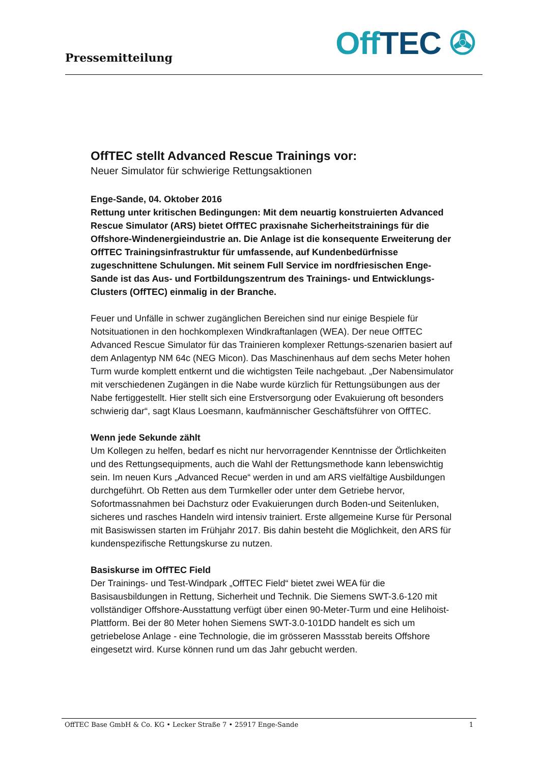Pressemitteilung Off TEC ✇
OffTEC stellt Advanced Rescue Trainings vor:
Neuer Simulator für schwierige Rettungsaktionen
Enge-Sande, 04. Oktober 2016
Rettung unter kritischen Bedingungen: Mit dem neuartig konstruierten Advanced Rescue Simulator (ARS) bietet OffTEC praxisnahe Sicherheitstrainings für die Offshore-Windenergieindustrie an. Die Anlage ist die konsequente Erweiterung der OffTEC Trainingsinfrastruktur für umfassende, auf Kundenbedürfnisse zugeschnittene Schulungen. Mit seinem Full Service im nordfriesischen Enge-Sande ist das Aus- und Fortbildungszentrum des Trainings- und Entwicklungs-Clusters (OffTEC) einmalig in der Branche.
Feuer und Unfälle in schwer zugänglichen Bereichen sind nur einige Bespiele für Notsituationen in den hochkomplexen Windkraftanlagen (WEA). Der neue OffTEC Advanced Rescue Simulator für das Trainieren komplexer Rettungs-szenarien basiert auf dem Anlagentyp NM 64c (NEG Micon). Das Maschinenhaus auf dem sechs Meter hohen Turm wurde komplett entkernt und die wichtigsten Teile nachgebaut. „Der Nabensimulator mit verschiedenen Zugängen in die Nabe wurde kürzlich für Rettungsübungen aus der Nabe fertiggestellt. Hier stellt sich eine Erstversorgung oder Evakuierung oft besonders schwierig dar“, sagt Klaus Loesmann, kaufmännischer Geschäftsführer von OffTEC.
Wenn jede Sekunde zählt
Um Kollegen zu helfen, bedarf es nicht nur hervorragender Kenntnisse der Örtlichkeiten und des Rettungsequipments, auch die Wahl der Rettungsmethode kann lebenswichtig sein. Im neuen Kurs „Advanced Recue“ werden in und am ARS vielfältige Ausbildungen durchgeführt. Ob Retten aus dem Turmkeller oder unter dem Getriebe hervor, Sofortmassnahmen bei Dachsturz oder Evakuierungen durch Boden-und Seitenluken, sicheres und rasches Handeln wird intensiv trainiert. Erste allgemeine Kurse für Personal mit Basiswissen starten im Frühjahr 2017. Bis dahin besteht die Möglichkeit, den ARS für kundenspezifische Rettungskurse zu nutzen.
Basiskurse im OffTEC Field
Der Trainings- und Test-Windpark „OffTEC Field“ bietet zwei WEA für die Basisausbildungen in Rettung, Sicherheit und Technik. Die Siemens SWT-3.6-120 mit vollständiger Offshore-Ausstattung verfügt über einen 90-Meter-Turm und eine Helihoist-Plattform. Bei der 80 Meter hohen Siemens SWT-3.0-101DD handelt es sich um getriebelose Anlage - eine Technologie, die im grösseren Massstab bereits Offshore eingesetzt wird. Kurse können rund um das Jahr gebucht werden.
OffTEC Base GmbH & Co. KG • Lecker Straße 7 • 25917 Enge-Sande 1